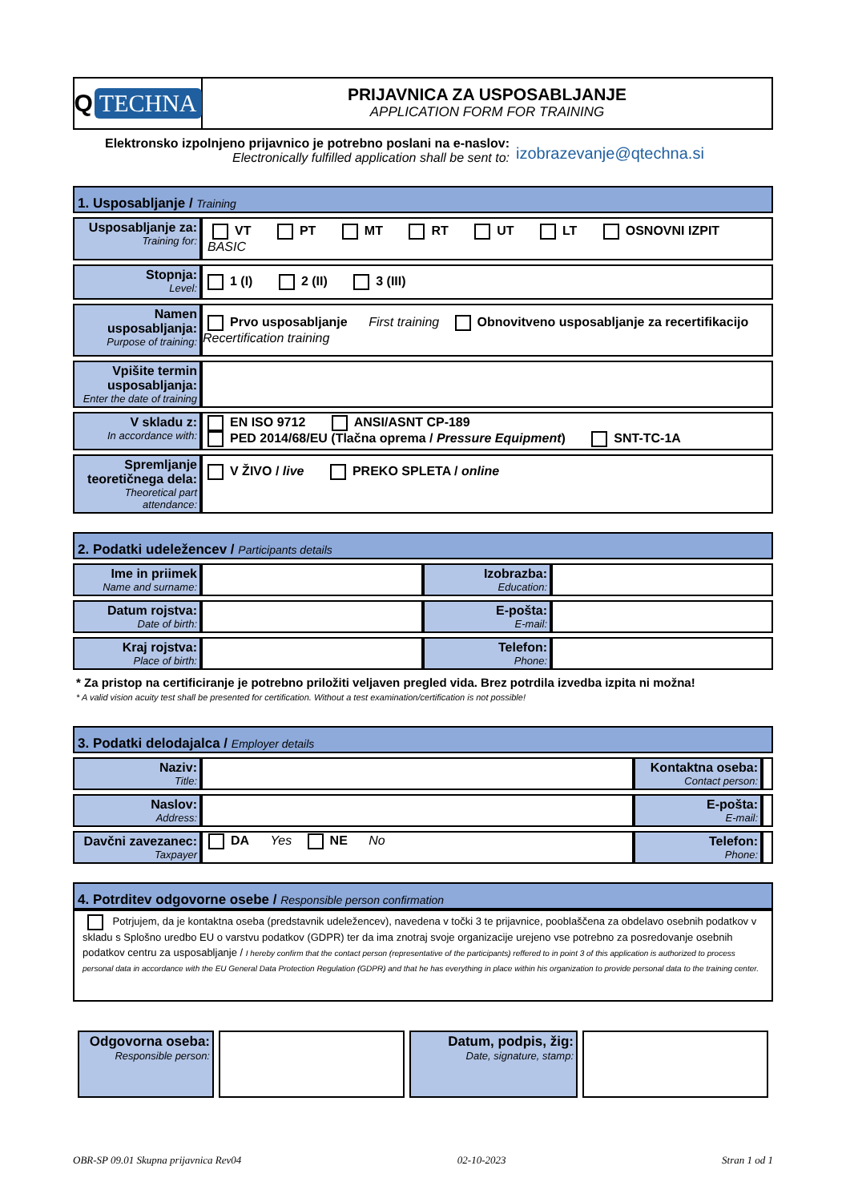Q TECHNA
PRIJAVNICA ZA USPOSABLJANJE
APPLICATION FORM FOR TRAINING
Elektronsko izpolnjeno prijavnico je potrebno poslani na e-naslov:
Electronically fulfilled application shall be sent to:
izobrazevanje@qtechna.si
1. Usposabljanje / Training
| Usposabljanje za: Training for: | VT PT MT RT UT LT OSNOVNI IZPIT BASIC |
| Stopnja: Level: | 1 (I) 2 (II) 3 (III) |
| Namen usposabljanja: Purpose of training: | Prvo usposabljanje First training Obnovitveno usposabljanje za recertifikacijo Recertification training |
| Vpišite termin usposabljanja: Enter the date of training | |
| V skladu z: In accordance with: | EN ISO 9712 ANSI/ASNT CP-189 PED 2014/68/EU (Tlačna oprema / Pressure Equipment ) SNT-TC-1A |
| Spremljanje teoretičnega dela: Theoretical part attendance: | V ŽIVO / live PREKO SPLETA / online |
2. Podatki udeležencev / Participants details
| Ime in priimek Name and surname: | | Izobrazba: Education: | |
| Datum rojstva: Date of birth: | | E-pošta: E-mail: | |
| Kraj rojstva: Place of birth: | | Telefon: Phone: | |
* Za pristop na certificiranje je potrebno priložiti veljaven pregled vida. Brez potrdila izvedba izpita ni možna!
* A valid vision acuity test shall be presented for certification. Without a test examination/certification is not possible!
3. Podatki delodajalca / Employer details
| Naziv: Title: | | Kontaktna oseba: Contact person: | |
| Naslov: Address: | | E-pošta: E-mail: | |
| Davčni zavezanec: Taxpayer | DA Yes NE No | Telefon: Phone: | |
4. Potrditev odgovorne osebe / Responsible person confirmation
Potrjujem, da je kontaktna oseba (predstavnik udeležencev), navedena v točki 3 te prijavnice, pooblaščena za obdelavo osebnih podatkov v skladu s Splošno uredbo EU o varstvu podatkov (GDPR) ter da ima znotraj svoje organizacije urejeno vse potrebno za posredovanje osebnih podatkov centru za usposabljanje / I hereby confirm that the contact person (representative of the participants) reffered to in point 3 of this application is authorized to process personal data in accordance with the EU General Data Protection Regulation (GDPR) and that he has everything in place within his organization to provide personal data to the training center.
| Odgovorna oseba: Responsible person: | | Datum, podpis, žig: Date, signature, stamp: | |
OBR-SP 09.01 Skupna prijavnica Rev04 02-10-2023 Stran 1 od 1